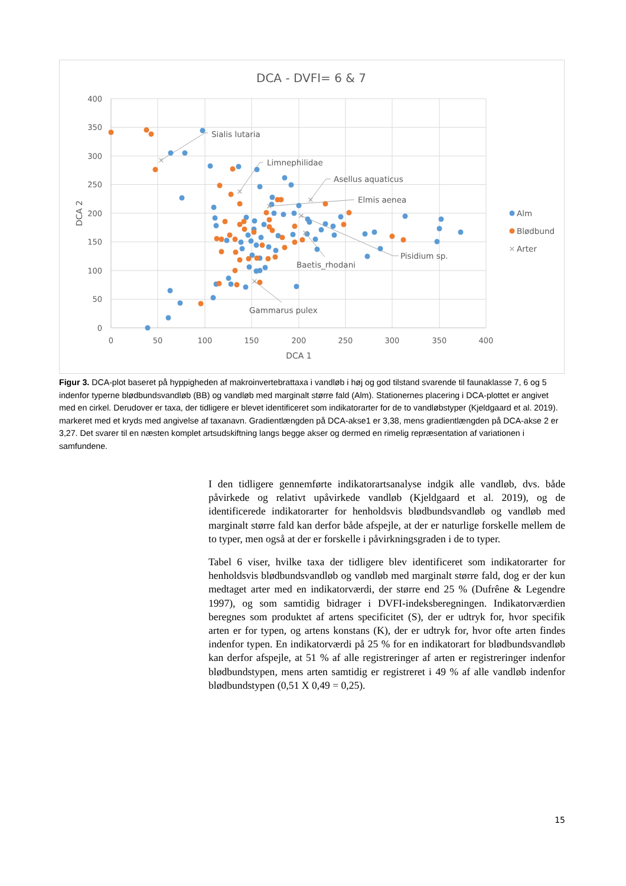DCA - DVFI= 6 & 7
400
350
300
250
200
150
100
50
0
0
50
100
150
200
250
300
350
400
DCA 1
DCA 2
✕
✕
✕
✕
✕
✕
✕
Sialis lutaria
Limnephilidae
Asellus aquaticus
Elmis aenea
Pisidium sp.
Baetis_rhodani
Gammarus pulex
Alm
Blødbund
✕
Arter
Figur 3. DCA-plot baseret på hyppigheden af makroinvertebrattaxa i vandløb i høj og god tilstand svarende til faunaklasse 7, 6 og 5 indenfor typerne blødbundsvandløb (BB) og vandløb med marginalt større fald (Alm). Stationernes placering i DCA-plottet er angivet med en cirkel. Derudover er taxa, der tidligere er blevet identificeret som indikatorarter for de to vandløbstyper (Kjeld­gaard et al. 2019). markeret med et kryds med angivelse af taxanavn. Gradientlængden på DCA-akse1 er 3,38, mens gradient­længden på DCA-akse 2 er 3,27. Det svarer til en næsten komplet artsudskiftning langs begge akser og dermed en rimelig re­præsentation af variationen i samfundene.
I den tidligere gennemførte indikatorartsanalyse indgik alle vandløb, dvs. både påvirkede og relativt upåvirkede vandløb (Kjeldgaard et al. 2019), og de identificerede indikatorarter for henholdsvis blødbundsvandløb og vandløb med marginalt større fald kan derfor både afspejle, at der er naturlige forskelle mellem de to typer, men også at der er forskelle i påvirkningsgraden i de to typer.
Tabel 6 viser, hvilke taxa der tidligere blev identificeret som indikatorarter for henholdsvis blødbundsvandløb og vandløb med marginalt større fald, dog er der kun medtaget arter med en indikatorværdi, der større end 25 % (Dufrêne & Legendre 1997), og som samtidig bidrager i DVFI-indeksberegningen. Indi­katorværdien beregnes som produktet af artens specificitet (S), der er udtryk for, hvor specifik arten er for typen, og artens konstans (K), der er udtryk for, hvor ofte arten findes indenfor typen. En indikatorværdi på 25 % for en indi­katorart for blødbundsvandløb kan derfor afspejle, at 51 % af alle registrerin­ger af arten er registreringer indenfor blødbundstypen, mens arten samtidig er registreret i 49 % af alle vandløb indenfor blødbundstypen (0,51 X 0,49 = 0,25).
15